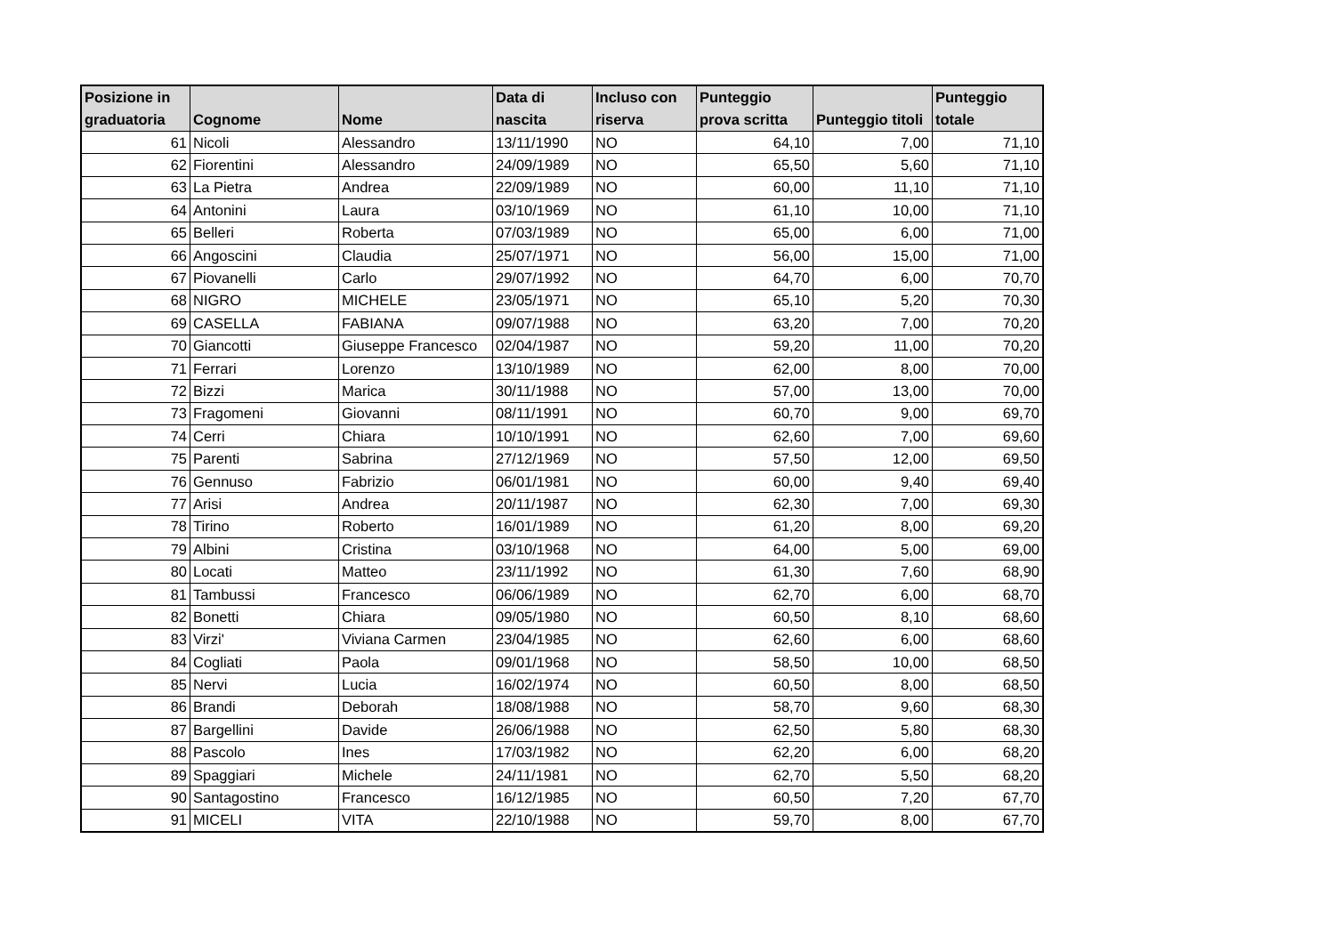| Posizione in graduatoria | Cognome | Nome | Data di nascita | Incluso con riserva | Punteggio prova scritta | Punteggio titoli | Punteggio totale |
| --- | --- | --- | --- | --- | --- | --- | --- |
| 61 | Nicoli | Alessandro | 13/11/1990 | NO | 64,10 | 7,00 | 71,10 |
| 62 | Fiorentini | Alessandro | 24/09/1989 | NO | 65,50 | 5,60 | 71,10 |
| 63 | La Pietra | Andrea | 22/09/1989 | NO | 60,00 | 11,10 | 71,10 |
| 64 | Antonini | Laura | 03/10/1969 | NO | 61,10 | 10,00 | 71,10 |
| 65 | Belleri | Roberta | 07/03/1989 | NO | 65,00 | 6,00 | 71,00 |
| 66 | Angoscini | Claudia | 25/07/1971 | NO | 56,00 | 15,00 | 71,00 |
| 67 | Piovanelli | Carlo | 29/07/1992 | NO | 64,70 | 6,00 | 70,70 |
| 68 | NIGRO | MICHELE | 23/05/1971 | NO | 65,10 | 5,20 | 70,30 |
| 69 | CASELLA | FABIANA | 09/07/1988 | NO | 63,20 | 7,00 | 70,20 |
| 70 | Giancotti | Giuseppe Francesco | 02/04/1987 | NO | 59,20 | 11,00 | 70,20 |
| 71 | Ferrari | Lorenzo | 13/10/1989 | NO | 62,00 | 8,00 | 70,00 |
| 72 | Bizzi | Marica | 30/11/1988 | NO | 57,00 | 13,00 | 70,00 |
| 73 | Fragomeni | Giovanni | 08/11/1991 | NO | 60,70 | 9,00 | 69,70 |
| 74 | Cerri | Chiara | 10/10/1991 | NO | 62,60 | 7,00 | 69,60 |
| 75 | Parenti | Sabrina | 27/12/1969 | NO | 57,50 | 12,00 | 69,50 |
| 76 | Gennuso | Fabrizio | 06/01/1981 | NO | 60,00 | 9,40 | 69,40 |
| 77 | Arisi | Andrea | 20/11/1987 | NO | 62,30 | 7,00 | 69,30 |
| 78 | Tirino | Roberto | 16/01/1989 | NO | 61,20 | 8,00 | 69,20 |
| 79 | Albini | Cristina | 03/10/1968 | NO | 64,00 | 5,00 | 69,00 |
| 80 | Locati | Matteo | 23/11/1992 | NO | 61,30 | 7,60 | 68,90 |
| 81 | Tambussi | Francesco | 06/06/1989 | NO | 62,70 | 6,00 | 68,70 |
| 82 | Bonetti | Chiara | 09/05/1980 | NO | 60,50 | 8,10 | 68,60 |
| 83 | Virzi' | Viviana Carmen | 23/04/1985 | NO | 62,60 | 6,00 | 68,60 |
| 84 | Cogliati | Paola | 09/01/1968 | NO | 58,50 | 10,00 | 68,50 |
| 85 | Nervi | Lucia | 16/02/1974 | NO | 60,50 | 8,00 | 68,50 |
| 86 | Brandi | Deborah | 18/08/1988 | NO | 58,70 | 9,60 | 68,30 |
| 87 | Bargellini | Davide | 26/06/1988 | NO | 62,50 | 5,80 | 68,30 |
| 88 | Pascolo | Ines | 17/03/1982 | NO | 62,20 | 6,00 | 68,20 |
| 89 | Spaggiari | Michele | 24/11/1981 | NO | 62,70 | 5,50 | 68,20 |
| 90 | Santagostino | Francesco | 16/12/1985 | NO | 60,50 | 7,20 | 67,70 |
| 91 | MICELI | VITA | 22/10/1988 | NO | 59,70 | 8,00 | 67,70 |